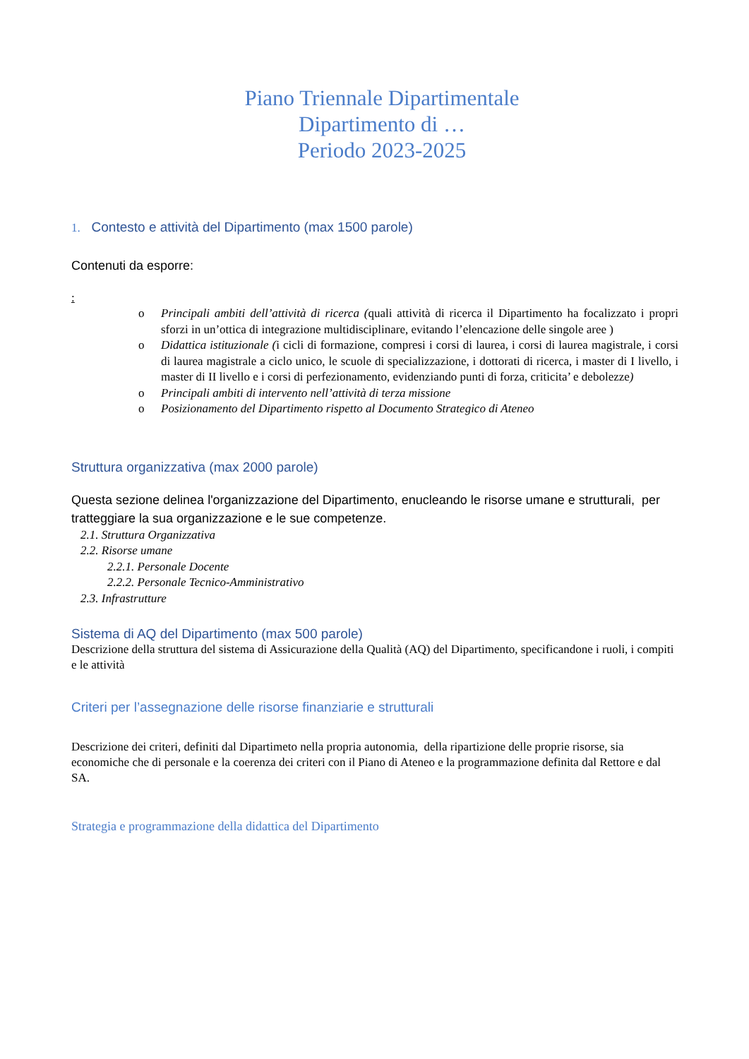Piano Triennale Dipartimentale
Dipartimento di …
Periodo 2023-2025
1. Contesto e attività del Dipartimento (max 1500 parole)
Contenuti da esporre:
:
o Principali ambiti dell’attività di ricerca (quali attività di ricerca il Dipartimento ha focalizzato i propri sforzi in un’ottica di integrazione multidisciplinare, evitando l’elencazione delle singole aree )
o Didattica istituzionale (i cicli di formazione, compresi i corsi di laurea, i corsi di laurea magistrale, i corsi di laurea magistrale a ciclo unico, le scuole di specializzazione, i dottorati di ricerca, i master di I livello, i master di II livello e i corsi di perfezionamento, evidenziando punti di forza, criticita’ e debolezze)
o Principali ambiti di intervento nell’attività di terza missione
o Posizionamento del Dipartimento rispetto al Documento Strategico di Ateneo
Struttura organizzativa (max 2000 parole)
Questa sezione delinea l'organizzazione del Dipartimento, enucleando le risorse umane e strutturali, per tratteggiare la sua organizzazione e le sue competenze.
2.1. Struttura Organizzativa
2.2. Risorse umane
2.2.1. Personale Docente
2.2.2. Personale Tecnico-Amministrativo
2.3. Infrastrutture
Sistema di AQ del Dipartimento (max 500 parole)
Descrizione della struttura del sistema di Assicurazione della Qualità (AQ) del Dipartimento, specificandone i ruoli, i compiti e le attività
Criteri per l’assegnazione delle risorse finanziarie e strutturali
Descrizione dei criteri, definiti dal Dipartimeto nella propria autonomia, della ripartizione delle proprie risorse, sia economiche che di personale e la coerenza dei criteri con il Piano di Ateneo e la programmazione definita dal Rettore e dal SA.
Strategia e programmazione della didattica del Dipartimento